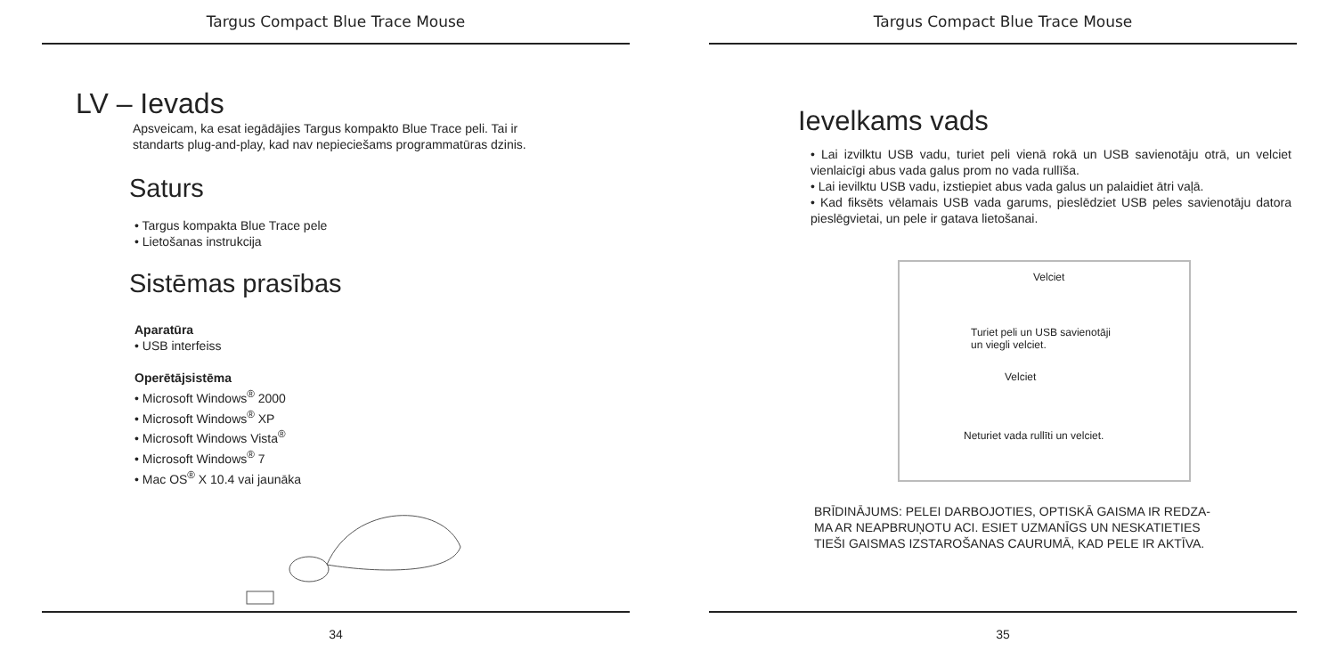Targus Compact Blue Trace Mouse
LV – Ievads
Apsveicam, ka esat iegādājies Targus kompakto Blue Trace peli. Tai ir
standarts plug-and-play, kad nav nepieciešams programmatūras dzinis.
Saturs
• Targus kompakta Blue Trace pele
• Lietošanas instrukcija
Sistēmas prasības
Aparatūra
• USB interfeiss
Operētājsistēma
• Microsoft Windows<sup>®</sup> 2000
• Microsoft Windows<sup>®</sup> XP
• Microsoft Windows Vista<sup>®</sup>
• Microsoft Windows<sup>®</sup> 7
• Mac OS<sup>®</sup> X 10.4 vai jaunāka
34
Targus Compact Blue Trace Mouse
Ievelkams vads
• Lai izvilktu USB vadu, turiet peli vienā rokā un USB savienotāju otrā, un velciet vienlaicīgi abus vada galus prom no vada rullīša.
• Lai ievilktu USB vadu, izstiepiet abus vada galus un palaidiet ātri vaļā.
• Kad fiksēts vēlamais USB vada garums, pieslēdziet USB peles savienotāju datora pieslēgvietai, un pele ir gatava lietošanai.
Velciet
Turiet peli un USB savienotāji
un viegli velciet.
Velciet
Neturiet vada rullīti un velciet.
BRĪDINĀJUMS: PELEI DARBOJOTIES, OPTISKĀ GAISMA IR REDZA-
MA AR NEAPBRUŅOTU ACI. ESIET UZMANĪGS UN NESKATIETIES
TIEŠI GAISMAS IZSTAROŠANAS CAURUMĀ, KAD PELE IR AKTĪVA.
35